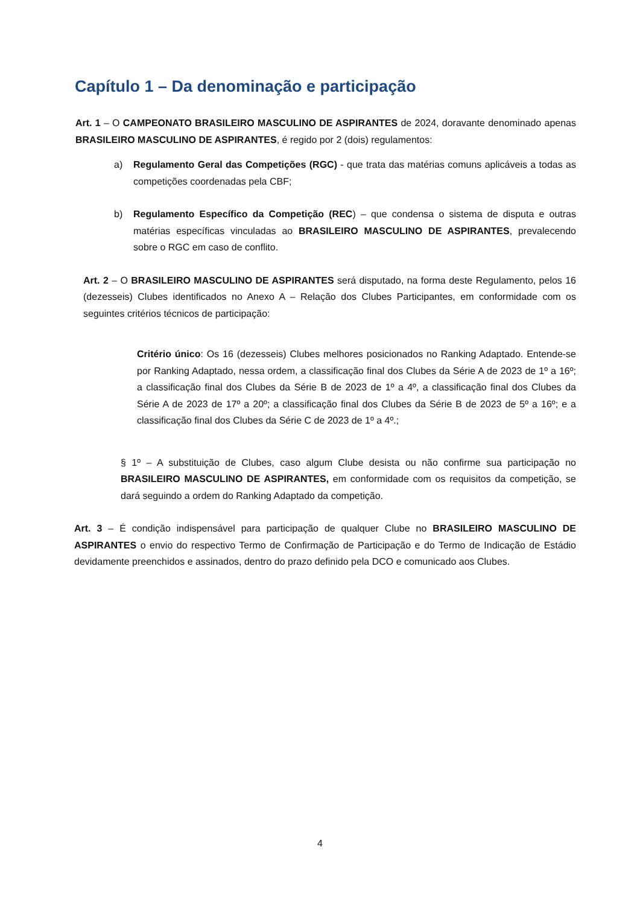Capítulo 1 – Da denominação e participação
Art. 1 – O CAMPEONATO BRASILEIRO MASCULINO DE ASPIRANTES de 2024, doravante denominado apenas BRASILEIRO MASCULINO DE ASPIRANTES, é regido por 2 (dois) regulamentos:
a) Regulamento Geral das Competições (RGC) - que trata das matérias comuns aplicáveis a todas as competições coordenadas pela CBF;
b) Regulamento Específico da Competição (REC) – que condensa o sistema de disputa e outras matérias específicas vinculadas ao BRASILEIRO MASCULINO DE ASPIRANTES, prevalecendo sobre o RGC em caso de conflito.
Art. 2 – O BRASILEIRO MASCULINO DE ASPIRANTES será disputado, na forma deste Regulamento, pelos 16 (dezesseis) Clubes identificados no Anexo A – Relação dos Clubes Participantes, em conformidade com os seguintes critérios técnicos de participação:
Critério único: Os 16 (dezesseis) Clubes melhores posicionados no Ranking Adaptado. Entende-se por Ranking Adaptado, nessa ordem, a classificação final dos Clubes da Série A de 2023 de 1º a 16º; a classificação final dos Clubes da Série B de 2023 de 1º a 4º, a classificação final dos Clubes da Série A de 2023 de 17º a 20º; a classificação final dos Clubes da Série B de 2023 de 5º a 16º; e a classificação final dos Clubes da Série C de 2023 de 1º a 4º.;
§ 1º – A substituição de Clubes, caso algum Clube desista ou não confirme sua participação no BRASILEIRO MASCULINO DE ASPIRANTES, em conformidade com os requisitos da competição, se dará seguindo a ordem do Ranking Adaptado da competição.
Art. 3 – É condição indispensável para participação de qualquer Clube no BRASILEIRO MASCULINO DE ASPIRANTES o envio do respectivo Termo de Confirmação de Participação e do Termo de Indicação de Estádio devidamente preenchidos e assinados, dentro do prazo definido pela DCO e comunicado aos Clubes.
4